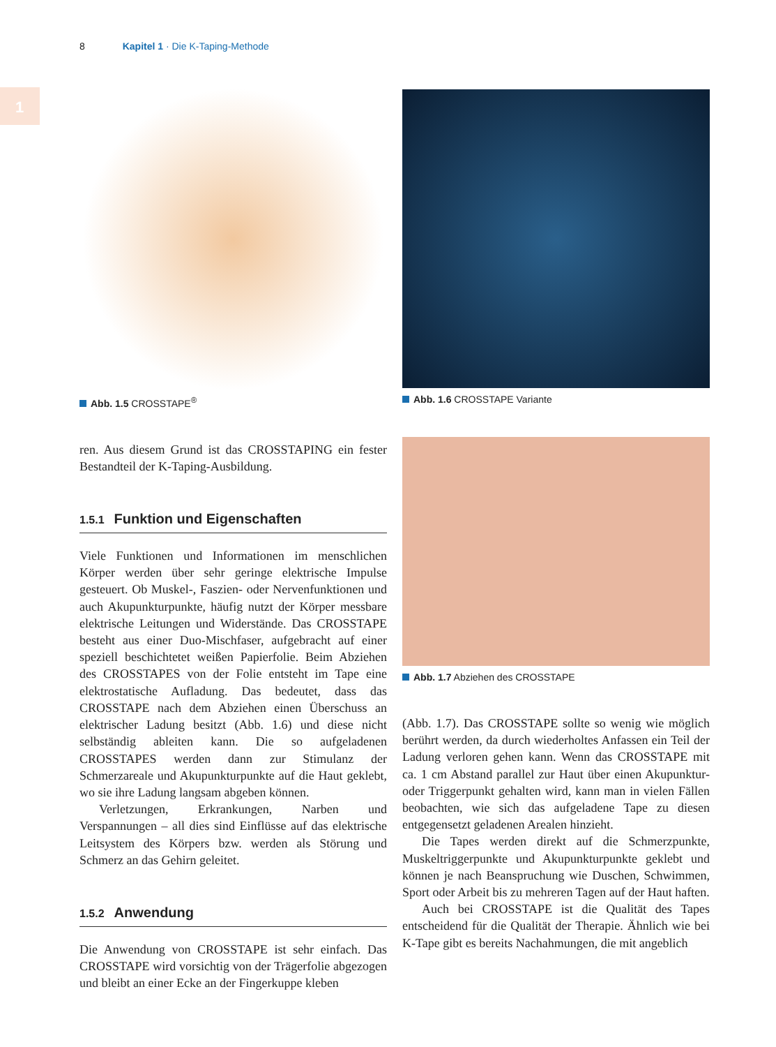1
8 Kapitel 1 · Die K-Taping-Methode
Abb. 1.5 CROSSTAPE<sup>®</sup>
ren. Aus diesem Grund ist das CROSSTAPING ein fester Bestandteil der K-Taping-Ausbildung.
1.5.1 Funktion und Eigenschaften
Viele Funktionen und Informationen im menschlichen Körper werden über sehr geringe elektrische Impulse gesteuert. Ob Muskel-, Faszien- oder Nervenfunktionen und auch Akupunkturpunkte, häufig nutzt der Körper messbare elektrische Leitungen und Widerstände. Das CROSSTAPE besteht aus einer Duo-Mischfaser, aufgebracht auf einer speziell beschichtetet weißen Papierfolie. Beim Abziehen des CROSSTAPES von der Folie entsteht im Tape eine elektrostatische Aufladung. Das bedeutet, dass das CROSSTAPE nach dem Abziehen einen Überschuss an elektrischer Ladung besitzt (Abb. 1.6) und diese nicht selbständig ableiten kann. Die so aufgeladenen CROSSTAPES werden dann zur Stimulanz der Schmerzareale und Akupunkturpunkte auf die Haut geklebt, wo sie ihre Ladung langsam abgeben können.
Verletzungen, Erkrankungen, Narben und Verspannungen – all dies sind Einflüsse auf das elektrische Leitsystem des Körpers bzw. werden als Störung und Schmerz an das Gehirn geleitet.
1.5.2 Anwendung
Die Anwendung von CROSSTAPE ist sehr einfach. Das CROSSTAPE wird vorsichtig von der Trägerfolie abgezogen und bleibt an einer Ecke an der Fingerkuppe kleben
Abb. 1.6 CROSSTAPE Variante
Abb. 1.7 Abziehen des CROSSTAPE
(Abb. 1.7). Das CROSSTAPE sollte so wenig wie möglich berührt werden, da durch wiederholtes Anfassen ein Teil der Ladung verloren gehen kann. Wenn das CROSSTAPE mit ca. 1 cm Abstand parallel zur Haut über einen Akupunktur- oder Triggerpunkt gehalten wird, kann man in vielen Fällen beobachten, wie sich das aufgeladene Tape zu diesen entgegensetzt geladenen Arealen hinzieht.
Die Tapes werden direkt auf die Schmerzpunkte, Muskeltriggerpunkte und Akupunkturpunkte geklebt und können je nach Beanspruchung wie Duschen, Schwimmen, Sport oder Arbeit bis zu mehreren Tagen auf der Haut haften.
Auch bei CROSSTAPE ist die Qualität des Tapes entscheidend für die Qualität der Therapie. Ähnlich wie bei K-Tape gibt es bereits Nachahmungen, die mit angeblich